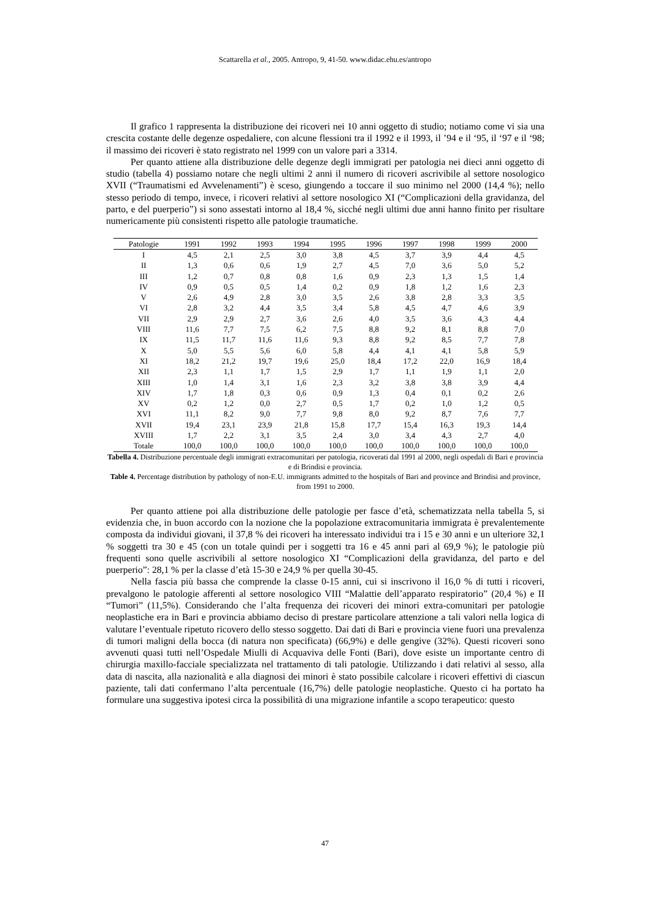Scattarella et al., 2005. Antropo, 9, 41-50. www.didac.ehu.es/antropo
Il grafico 1 rappresenta la distribuzione dei ricoveri nei 10 anni oggetto di studio; notiamo come vi sia una crescita costante delle degenze ospedaliere, con alcune flessioni tra il 1992 e il 1993, il ’94 e il ‘95, il ‘97 e il ‘98; il massimo dei ricoveri è stato registrato nel 1999 con un valore pari a 3314.
Per quanto attiene alla distribuzione delle degenze degli immigrati per patologia nei dieci anni oggetto di studio (tabella 4) possiamo notare che negli ultimi 2 anni il numero di ricoveri ascrivibile al settore nosologico XVII (“Traumatismi ed Avvelenamenti”) è sceso, giungendo a toccare il suo minimo nel 2000 (14,4 %); nello stesso periodo di tempo, invece, i ricoveri relativi al settore nosologico XI (“Complicazioni della gravidanza, del parto, e del puerperio”) si sono assestati intorno al 18,4 %, sicché negli ultimi due anni hanno finito per risultare numericamente più consistenti rispetto alle patologie traumatiche.
| Patologie | 1991 | 1992 | 1993 | 1994 | 1995 | 1996 | 1997 | 1998 | 1999 | 2000 |
| --- | --- | --- | --- | --- | --- | --- | --- | --- | --- | --- |
| I | 4,5 | 2,1 | 2,5 | 3,0 | 3,8 | 4,5 | 3,7 | 3,9 | 4,4 | 4,5 |
| II | 1,3 | 0,6 | 0,6 | 1,9 | 2,7 | 4,5 | 7,0 | 3,6 | 5,0 | 5,2 |
| III | 1,2 | 0,7 | 0,8 | 0,8 | 1,6 | 0,9 | 2,3 | 1,3 | 1,5 | 1,4 |
| IV | 0,9 | 0,5 | 0,5 | 1,4 | 0,2 | 0,9 | 1,8 | 1,2 | 1,6 | 2,3 |
| V | 2,6 | 4,9 | 2,8 | 3,0 | 3,5 | 2,6 | 3,8 | 2,8 | 3,3 | 3,5 |
| VI | 2,8 | 3,2 | 4,4 | 3,5 | 3,4 | 5,8 | 4,5 | 4,7 | 4,6 | 3,9 |
| VII | 2,9 | 2,9 | 2,7 | 3,6 | 2,6 | 4,0 | 3,5 | 3,6 | 4,3 | 4,4 |
| VIII | 11,6 | 7,7 | 7,5 | 6,2 | 7,5 | 8,8 | 9,2 | 8,1 | 8,8 | 7,0 |
| IX | 11,5 | 11,7 | 11,6 | 11,6 | 9,3 | 8,8 | 9,2 | 8,5 | 7,7 | 7,8 |
| X | 5,0 | 5,5 | 5,6 | 6,0 | 5,8 | 4,4 | 4,1 | 4,1 | 5,8 | 5,9 |
| XI | 18,2 | 21,2 | 19,7 | 19,6 | 25,0 | 18,4 | 17,2 | 22,0 | 16,9 | 18,4 |
| XII | 2,3 | 1,1 | 1,7 | 1,5 | 2,9 | 1,7 | 1,1 | 1,9 | 1,1 | 2,0 |
| XIII | 1,0 | 1,4 | 3,1 | 1,6 | 2,3 | 3,2 | 3,8 | 3,8 | 3,9 | 4,4 |
| XIV | 1,7 | 1,8 | 0,3 | 0,6 | 0,9 | 1,3 | 0,4 | 0,1 | 0,2 | 2,6 |
| XV | 0,2 | 1,2 | 0,0 | 2,7 | 0,5 | 1,7 | 0,2 | 1,0 | 1,2 | 0,5 |
| XVI | 11,1 | 8,2 | 9,0 | 7,7 | 9,8 | 8,0 | 9,2 | 8,7 | 7,6 | 7,7 |
| XVII | 19,4 | 23,1 | 23,9 | 21,8 | 15,8 | 17,7 | 15,4 | 16,3 | 19,3 | 14,4 |
| XVIII | 1,7 | 2,2 | 3,1 | 3,5 | 2,4 | 3,0 | 3,4 | 4,3 | 2,7 | 4,0 |
| Totale | 100,0 | 100,0 | 100,0 | 100,0 | 100,0 | 100,0 | 100,0 | 100,0 | 100,0 | 100,0 |
Tabella 4. Distribuzione percentuale degli immigrati extracomunitari per patologia, ricoverati dal 1991 al 2000, negli ospedali di Bari e provincia e di Brindisi e provincia.
Table 4. Percentage distribution by pathology of non-E.U. immigrants admitted to the hospitals of Bari and province and Brindisi and province, from 1991 to 2000.
Per quanto attiene poi alla distribuzione delle patologie per fasce d’età, schematizzata nella tabella 5, si evidenzia che, in buon accordo con la nozione che la popolazione extracomunitaria immigrata è prevalentemente composta da individui giovani, il 37,8 % dei ricoveri ha interessato individui tra i 15 e 30 anni e un ulteriore 32,1 % soggetti tra 30 e 45 (con un totale quindi per i soggetti tra 16 e 45 anni pari al 69,9 %); le patologie più frequenti sono quelle ascrivibili al settore nosologico XI “Complicazioni della gravidanza, del parto e del puerperio”: 28,1 % per la classe d’età 15-30 e 24,9 % per quella 30-45.
Nella fascia più bassa che comprende la classe 0-15 anni, cui si inscrivono il 16,0 % di tutti i ricoveri, prevalgono le patologie afferenti al settore nosologico VIII “Malattie dell’apparato respiratorio” (20,4 %) e II “Tumori” (11,5%). Considerando che l’alta frequenza dei ricoveri dei minori extra-comunitari per patologie neoplastiche era in Bari e provincia abbiamo deciso di prestare particolare attenzione a tali valori nella logica di valutare l’eventuale ripetuto ricovero dello stesso soggetto. Dai dati di Bari e provincia viene fuori una prevalenza di tumori maligni della bocca (di natura non specificata) (66,9%) e delle gengive (32%). Questi ricoveri sono avvenuti quasi tutti nell’Ospedale Miulli di Acquaviva delle Fonti (Bari), dove esiste un importante centro di chirurgia maxillo-facciale specializzata nel trattamento di tali patologie. Utilizzando i dati relativi al sesso, alla data di nascita, alla nazionalità e alla diagnosi dei minori è stato possibile calcolare i ricoveri effettivi di ciascun paziente, tali dati confermano l’alta percentuale (16,7%) delle patologie neoplastiche. Questo ci ha portato ha formulare una suggestiva ipotesi circa la possibilità di una migrazione infantile a scopo terapeutico: questo
47